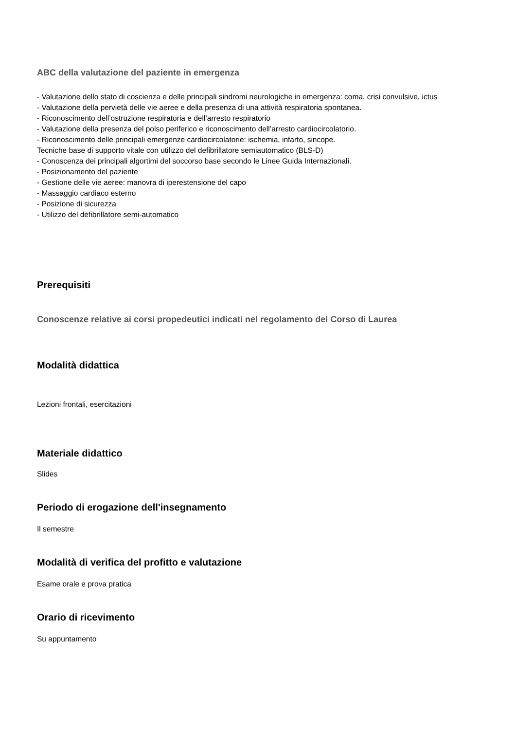ABC della valutazione del paziente in emergenza
- Valutazione dello stato di coscienza e delle principali sindromi neurologiche in emergenza: coma, crisi convulsive, ictus
- Valutazione della pervietà delle vie aeree e della presenza di una attività respiratoria spontanea.
- Riconoscimento dell’ostruzione respiratoria e dell’arresto respiratorio
- Valutazione della presenza del polso periferico e riconoscimento dell’arresto cardiocircolatorio.
- Riconoscimento delle principali emergenze cardiocircolatorie: ischemia, infarto, sincope.
Tecniche base di supporto vitale con utilizzo del defibrillatore semiautomatico (BLS-D)
- Conoscenza dei principali algortimi del soccorso base secondo le Linee Guida Internazionali.
- Posizionamento del paziente
- Gestione delle vie aeree: manovra di iperestensione del capo
- Massaggio cardiaco esterno
- Posizione di sicurezza
- Utilizzo del defibrillatore semi-automatico
Prerequisiti
Conoscenze relative ai corsi propedeutici indicati nel regolamento del Corso di Laurea
Modalità didattica
Lezioni frontali, esercitazioni
Materiale didattico
Slides
Periodo di erogazione dell'insegnamento
Il semestre
Modalità di verifica del profitto e valutazione
Esame orale e prova pratica
Orario di ricevimento
Su appuntamento